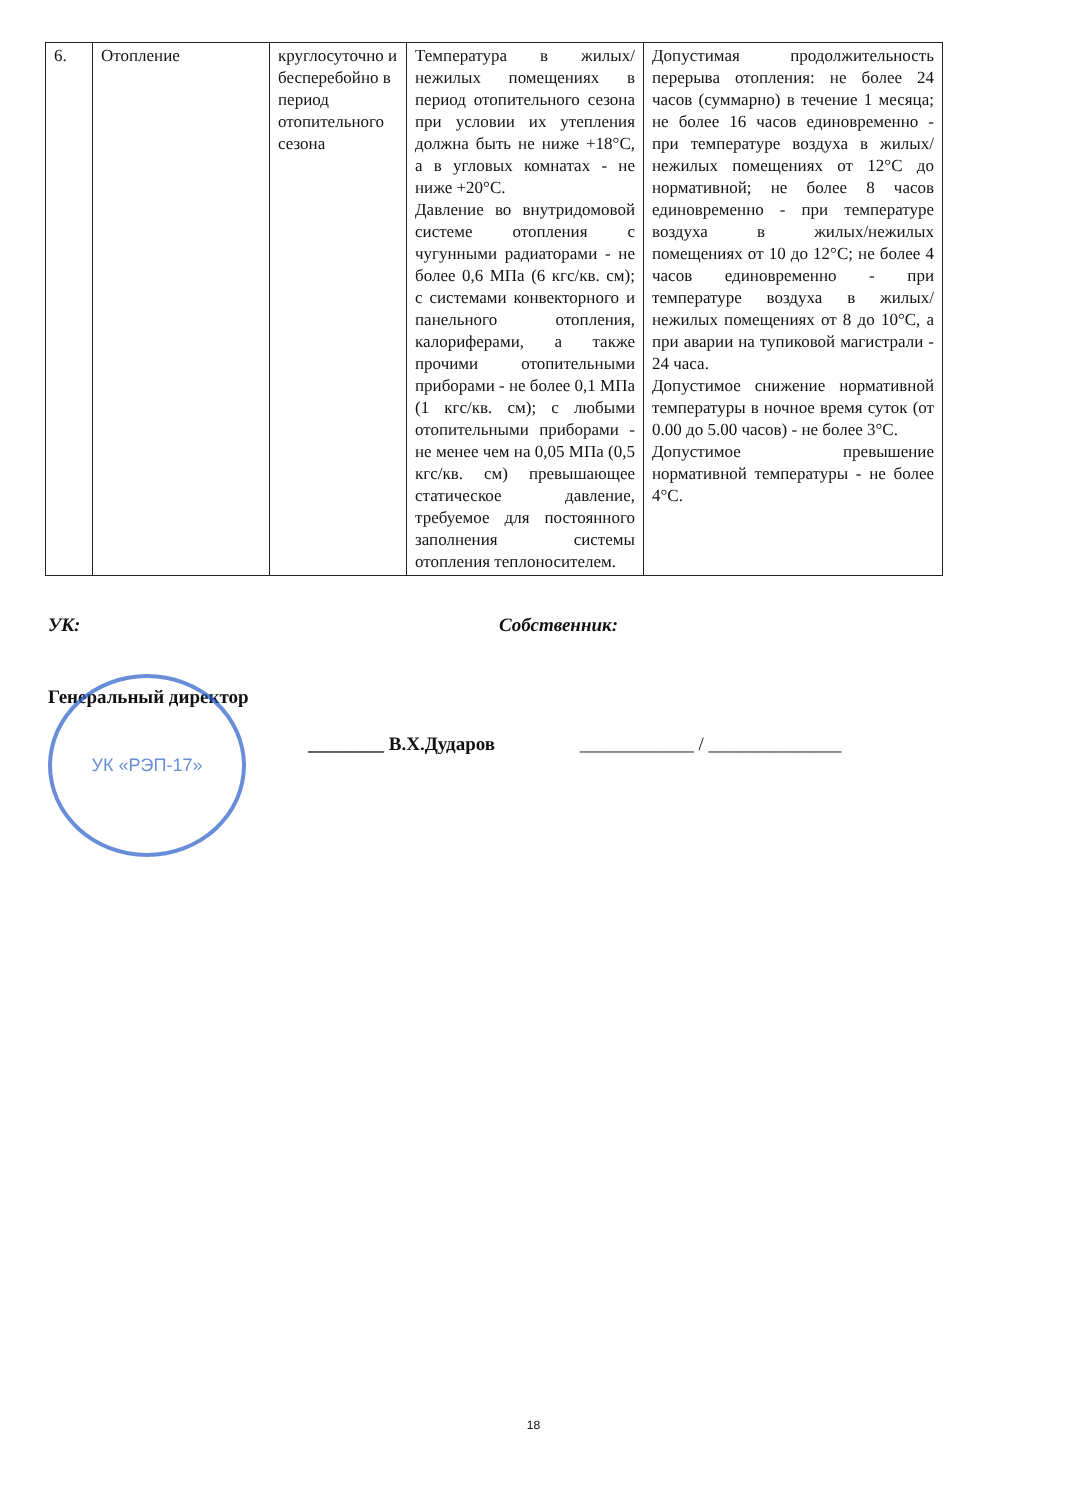| 6. | Отопление | круглосуточно и бесперебойно в период отопительного сезона | Температура в жилых/нежилых помещениях в период отопительного сезона при условии их утепления должна быть не ниже +18°С, а в угловых комнатах - не ниже +20°С. Давление во внутридомовой системе отопления с чугунными радиаторами - не более 0,6 МПа (6 кгс/кв. см); с системами конвекторного и панельного отопления, калориферами, а также прочими отопительными приборами - не более 0,1 МПа (1 кгс/кв. см); с любыми отопительными приборами - не менее чем на 0,05 МПа (0,5 кгс/кв. см) превышающее статическое давление, требуемое для постоянного заполнения системы отопления теплоносителем. | Допустимая продолжительность перерыва отопления: не более 24 часов (суммарно) в течение 1 месяца; не более 16 часов единовременно - при температуре воздуха в жилых/нежилых помещениях от 12°С до нормативной; не более 8 часов единовременно - при температуре воздуха в жилых/нежилых помещениях от 10 до 12°С; не более 4 часов единовременно - при температуре воздуха в жилых/нежилых помещениях от 8 до 10°С, а при аварии на тупиковой магистрали - 24 часа. Допустимое снижение нормативной температуры в ночное время суток (от 0.00 до 5.00 часов) - не более 3°С. Допустимое превышение нормативной температуры - не более 4°С. |
УК: Собственник:
Генеральный директор
________ В.Х.Дударов ____________ / ______________
УК «РЭП-17»
18